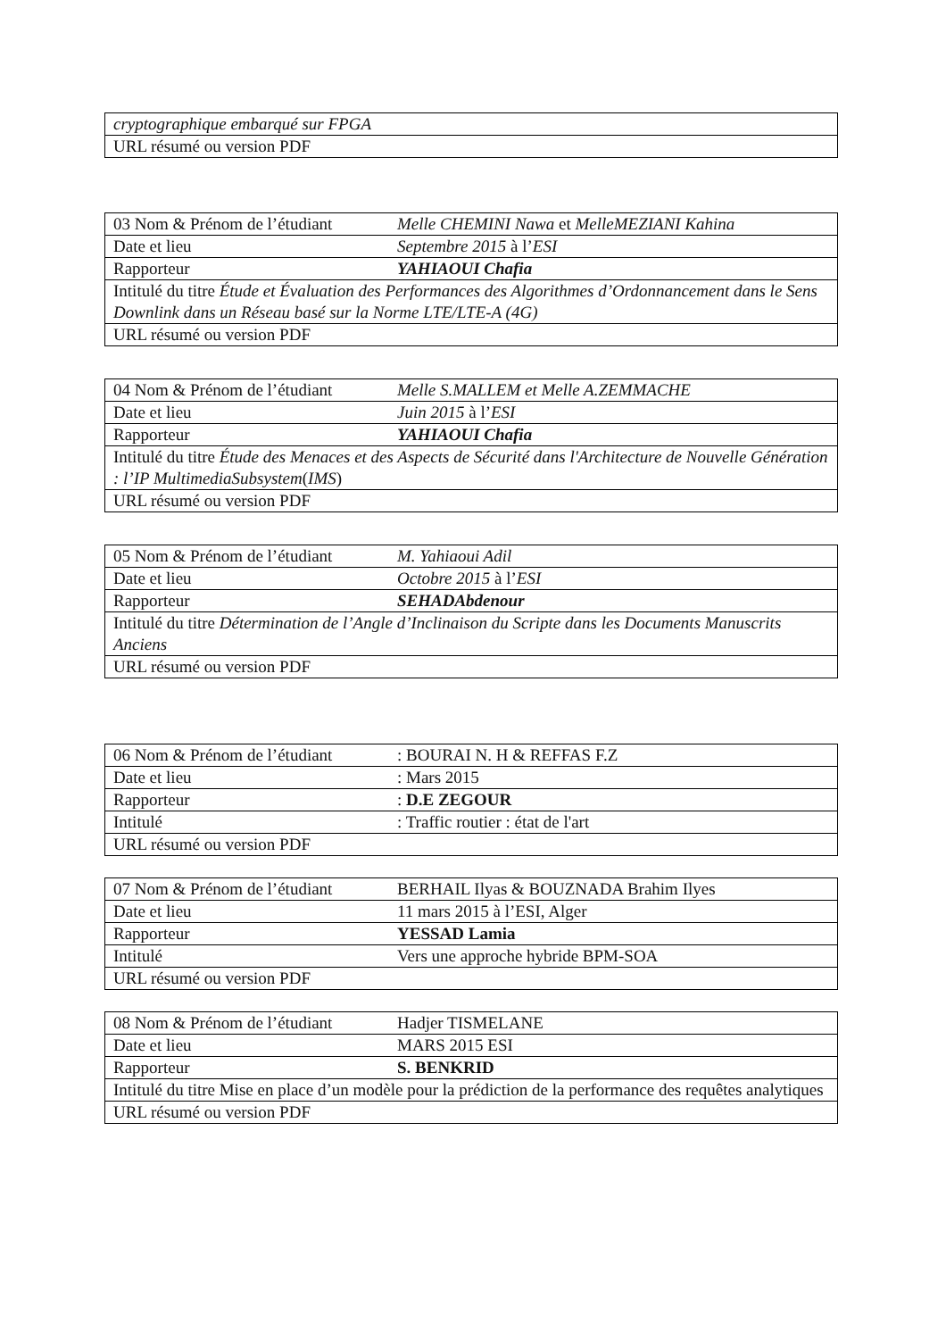| cryptographique embarqué sur FPGA |
| URL résumé ou version PDF |
| 03 Nom & Prénom de l’étudiant | Melle CHEMINI Nawa et MelleMEZIANI Kahina |
| Date et lieu | Septembre 2015 à l’ ESI |
| Rapporteur | YAHIAOUI Chafia |
| Intitulé du titre Étude et Évaluation des Performances des Algorithmes d’Ordonnancement dans le Sens Downlink dans un Réseau basé sur la Norme LTE/LTE-A (4G) | |
| URL résumé ou version PDF | |
| 04 Nom & Prénom de l’étudiant | Melle S.MALLEM et Melle A.ZEMMACHE |
| Date et lieu | Juin 2015 à l’ ESI |
| Rapporteur | YAHIAOUI Chafia |
| Intitulé du titre Étude des Menaces et des Aspects de Sécurité dans l'Architecture de Nouvelle Génération : l’IP MultimediaSubsystem ( IMS ) | |
| URL résumé ou version PDF | |
| 05 Nom & Prénom de l’étudiant | M. Yahiaoui Adil |
| Date et lieu | Octobre 2015 à l’ ESI |
| Rapporteur | SEHADAbdenour |
| Intitulé du titre Détermination de l’Angle d’Inclinaison du Scripte dans les Documents Manuscrits Anciens | |
| URL résumé ou version PDF | |
| 06 Nom & Prénom de l’étudiant | : BOURAI N. H & REFFAS F.Z |
| Date et lieu | : Mars 2015 |
| Rapporteur | : D.E ZEGOUR |
| Intitulé | : Traffic routier : état de l'art |
| URL résumé ou version PDF | |
| 07 Nom & Prénom de l’étudiant | BERHAIL Ilyas & BOUZNADA Brahim Ilyes |
| Date et lieu | 11 mars 2015 à l’ESI, Alger |
| Rapporteur | YESSAD Lamia |
| Intitulé | Vers une approche hybride BPM-SOA |
| URL résumé ou version PDF | |
| 08 Nom & Prénom de l’étudiant | Hadjer TISMELANE |
| Date et lieu | MARS 2015 ESI |
| Rapporteur | S. BENKRID |
| Intitulé du titre Mise en place d’un modèle pour la prédiction de la performance des requêtes analytiques | |
| URL résumé ou version PDF | |